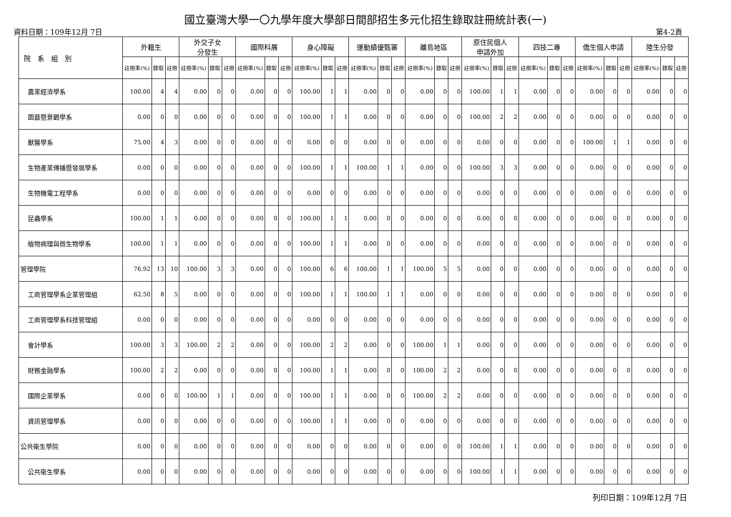國立臺灣大學一〇九學年度大學部日間部招生多元化招生錄取註冊統計表(一)
資料日期：109年12月 7日 第4-2頁
| 院 系 組 別 | 外籍生 | | | 外交子女 分發生 | | | 國際科展 | | | 身心障礙 | | | 運動績優甄審 | | | 離島地區 | | | 原住民個人 申請外加 | | | 四技二專 | | | 僑生個人申請 | | | 陸生分發 | | |
| --- | --- | --- | --- | --- | --- | --- | --- | --- | --- | --- | --- | --- | --- | --- | --- | --- | --- | --- | --- | --- | --- | --- | --- | --- | --- | --- | --- | --- | --- | --- |
| | 註冊率(%) | 錄取 | 註冊 | 註冊率(%) | 錄取 | 註冊 | 註冊率(%) | 錄取 | 註冊 | 註冊率(%) | 錄取 | 註冊 | 註冊率(%) | 錄取 | 註冊 | 註冊率(%) | 錄取 | 註冊 | 註冊率(%) | 錄取 | 註冊 | 註冊率(%) | 錄取 | 註冊 | 註冊率(%) | 錄取 | 註冊 | 註冊率(%) | 錄取 | 註冊 |
| 農業經濟學系 | 100.00 | 4 | 4 | 0.00 | 0 | 0 | 0.00 | 0 | 0 | 100.00 | 1 | 1 | 0.00 | 0 | 0 | 0.00 | 0 | 0 | 100.00 | 1 | 1 | 0.00 | 0 | 0 | 0.00 | 0 | 0 | 0.00 | 0 | 0 |
| 園藝暨景觀學系 | 0.00 | 0 | 0 | 0.00 | 0 | 0 | 0.00 | 0 | 0 | 100.00 | 1 | 1 | 0.00 | 0 | 0 | 0.00 | 0 | 0 | 100.00 | 2 | 2 | 0.00 | 0 | 0 | 0.00 | 0 | 0 | 0.00 | 0 | 0 |
| 獸醫學系 | 75.00 | 4 | 3 | 0.00 | 0 | 0 | 0.00 | 0 | 0 | 0.00 | 0 | 0 | 0.00 | 0 | 0 | 0.00 | 0 | 0 | 0.00 | 0 | 0 | 0.00 | 0 | 0 | 100.00 | 1 | 1 | 0.00 | 0 | 0 |
| 生物產業傳播暨發展學系 | 0.00 | 0 | 0 | 0.00 | 0 | 0 | 0.00 | 0 | 0 | 100.00 | 1 | 1 | 100.00 | 1 | 1 | 0.00 | 0 | 0 | 100.00 | 3 | 3 | 0.00 | 0 | 0 | 0.00 | 0 | 0 | 0.00 | 0 | 0 |
| 生物機電工程學系 | 0.00 | 0 | 0 | 0.00 | 0 | 0 | 0.00 | 0 | 0 | 0.00 | 0 | 0 | 0.00 | 0 | 0 | 0.00 | 0 | 0 | 0.00 | 0 | 0 | 0.00 | 0 | 0 | 0.00 | 0 | 0 | 0.00 | 0 | 0 |
| 昆蟲學系 | 100.00 | 1 | 1 | 0.00 | 0 | 0 | 0.00 | 0 | 0 | 100.00 | 1 | 1 | 0.00 | 0 | 0 | 0.00 | 0 | 0 | 0.00 | 0 | 0 | 0.00 | 0 | 0 | 0.00 | 0 | 0 | 0.00 | 0 | 0 |
| 植物病理與微生物學系 | 100.00 | 1 | 1 | 0.00 | 0 | 0 | 0.00 | 0 | 0 | 100.00 | 1 | 1 | 0.00 | 0 | 0 | 0.00 | 0 | 0 | 0.00 | 0 | 0 | 0.00 | 0 | 0 | 0.00 | 0 | 0 | 0.00 | 0 | 0 |
| 管理學院 | 76.92 | 13 | 10 | 100.00 | 3 | 3 | 0.00 | 0 | 0 | 100.00 | 6 | 6 | 100.00 | 1 | 1 | 100.00 | 5 | 5 | 0.00 | 0 | 0 | 0.00 | 0 | 0 | 0.00 | 0 | 0 | 0.00 | 0 | 0 |
| 工商管理學系企業管理組 | 62.50 | 8 | 5 | 0.00 | 0 | 0 | 0.00 | 0 | 0 | 100.00 | 1 | 1 | 100.00 | 1 | 1 | 0.00 | 0 | 0 | 0.00 | 0 | 0 | 0.00 | 0 | 0 | 0.00 | 0 | 0 | 0.00 | 0 | 0 |
| 工商管理學系科技管理組 | 0.00 | 0 | 0 | 0.00 | 0 | 0 | 0.00 | 0 | 0 | 0.00 | 0 | 0 | 0.00 | 0 | 0 | 0.00 | 0 | 0 | 0.00 | 0 | 0 | 0.00 | 0 | 0 | 0.00 | 0 | 0 | 0.00 | 0 | 0 |
| 會計學系 | 100.00 | 3 | 3 | 100.00 | 2 | 2 | 0.00 | 0 | 0 | 100.00 | 2 | 2 | 0.00 | 0 | 0 | 100.00 | 1 | 1 | 0.00 | 0 | 0 | 0.00 | 0 | 0 | 0.00 | 0 | 0 | 0.00 | 0 | 0 |
| 財務金融學系 | 100.00 | 2 | 2 | 0.00 | 0 | 0 | 0.00 | 0 | 0 | 100.00 | 1 | 1 | 0.00 | 0 | 0 | 100.00 | 2 | 2 | 0.00 | 0 | 0 | 0.00 | 0 | 0 | 0.00 | 0 | 0 | 0.00 | 0 | 0 |
| 國際企業學系 | 0.00 | 0 | 0 | 100.00 | 1 | 1 | 0.00 | 0 | 0 | 100.00 | 1 | 1 | 0.00 | 0 | 0 | 100.00 | 2 | 2 | 0.00 | 0 | 0 | 0.00 | 0 | 0 | 0.00 | 0 | 0 | 0.00 | 0 | 0 |
| 資訊管理學系 | 0.00 | 0 | 0 | 0.00 | 0 | 0 | 0.00 | 0 | 0 | 100.00 | 1 | 1 | 0.00 | 0 | 0 | 0.00 | 0 | 0 | 0.00 | 0 | 0 | 0.00 | 0 | 0 | 0.00 | 0 | 0 | 0.00 | 0 | 0 |
| 公共衛生學院 | 0.00 | 0 | 0 | 0.00 | 0 | 0 | 0.00 | 0 | 0 | 0.00 | 0 | 0 | 0.00 | 0 | 0 | 0.00 | 0 | 0 | 100.00 | 1 | 1 | 0.00 | 0 | 0 | 0.00 | 0 | 0 | 0.00 | 0 | 0 |
| 公共衛生學系 | 0.00 | 0 | 0 | 0.00 | 0 | 0 | 0.00 | 0 | 0 | 0.00 | 0 | 0 | 0.00 | 0 | 0 | 0.00 | 0 | 0 | 100.00 | 1 | 1 | 0.00 | 0 | 0 | 0.00 | 0 | 0 | 0.00 | 0 | 0 |
列印日期：109年12月 7日